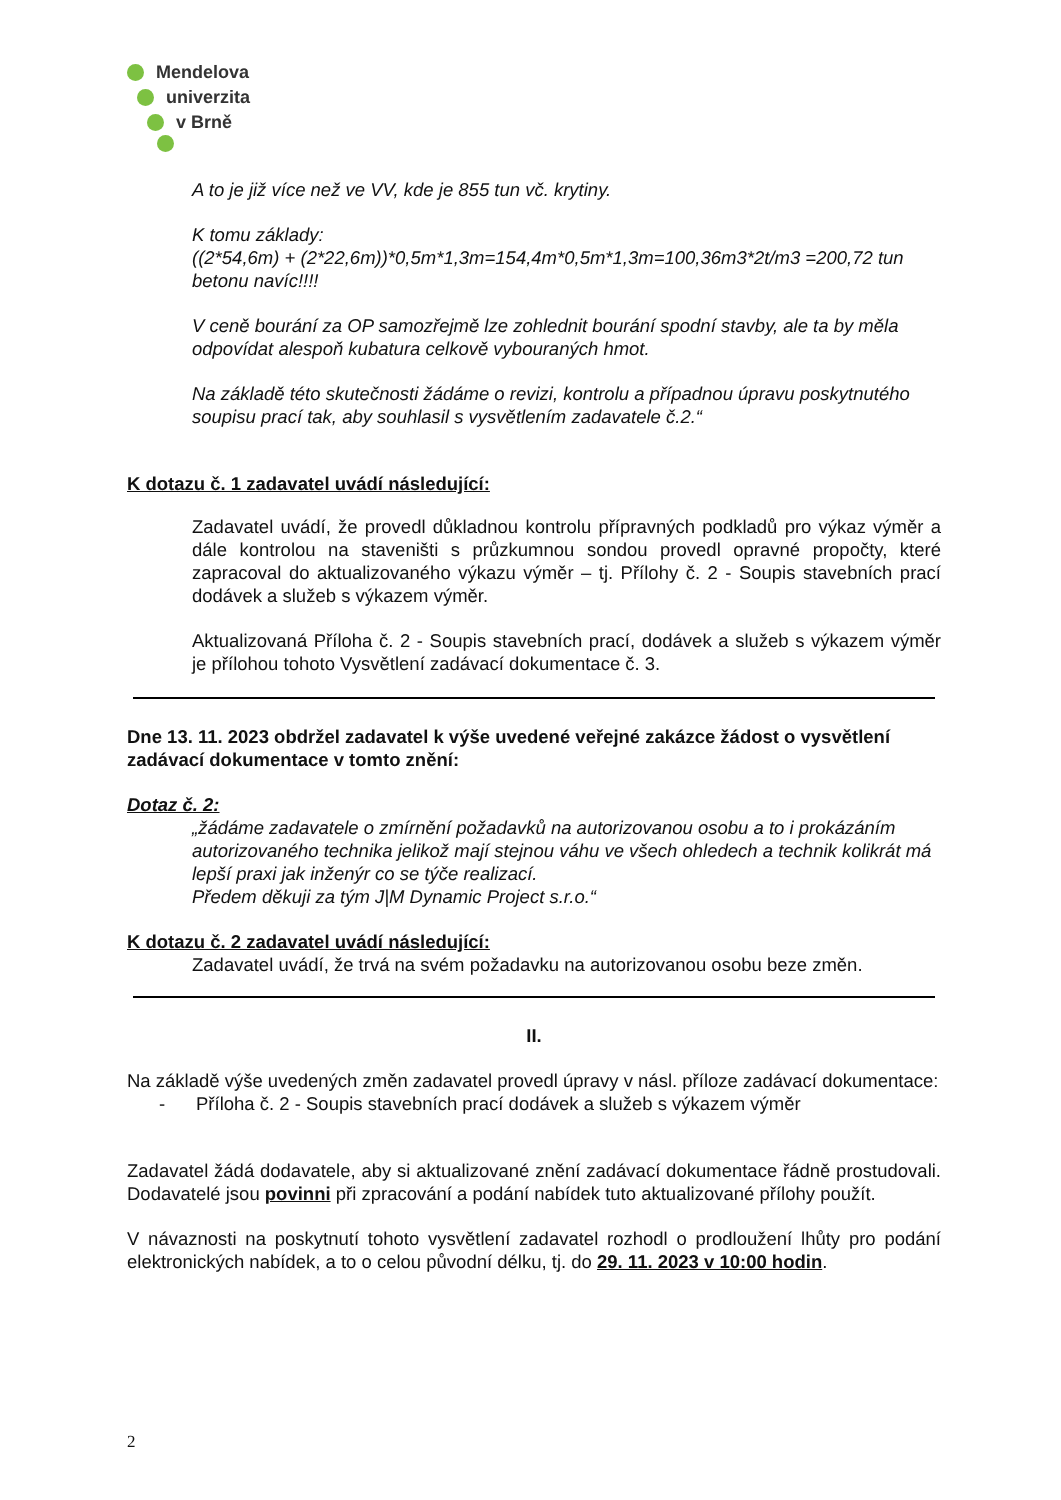Mendelova
univerzita
v Brně
A to je již více než ve VV, kde je 855 tun vč. krytiny.
K tomu základy:
((2*54,6m) + (2*22,6m))*0,5m*1,3m=154,4m*0,5m*1,3m=100,36m3*2t/m3 =200,72 tun betonu navíc!!!!
V ceně bourání za OP samozřejmě lze zohlednit bourání spodní stavby, ale ta by měla odpovídat alespoň kubatura celkově vybouraných hmot.
Na základě této skutečnosti žádáme o revizi, kontrolu a případnou úpravu poskytnutého soupisu prací tak, aby souhlasil s vysvětlením zadavatele č.2.“
K dotazu č. 1 zadavatel uvádí následující:
Zadavatel uvádí, že provedl důkladnou kontrolu přípravných podkladů pro výkaz výměr a dále kontrolou na staveništi s průzkumnou sondou provedl opravné propočty, které zapracoval do aktualizovaného výkazu výměr – tj. Přílohy č. 2 - Soupis stavebních prací dodávek a služeb s výkazem výměr.
Aktualizovaná Příloha č. 2 - Soupis stavebních prací, dodávek a služeb s výkazem výměr je přílohou tohoto Vysvětlení zadávací dokumentace č. 3.
Dne 13. 11. 2023 obdržel zadavatel k výše uvedené veřejné zakázce žádost o vysvětlení zadávací dokumentace v tomto znění:
Dotaz č. 2:
„žádáme zadavatele o zmírnění požadavků na autorizovanou osobu a to i prokázáním autorizovaného technika jelikož mají stejnou váhu ve všech ohledech a technik kolikrát má lepší praxi jak inženýr co se týče realizací.
Předem děkuji za tým J|M Dynamic Project s.r.o.“
K dotazu č. 2 zadavatel uvádí následující:
Zadavatel uvádí, že trvá na svém požadavku na autorizovanou osobu beze změn.
II.
Na základě výše uvedených změn zadavatel provedl úpravy v násl. příloze zadávací dokumentace:
- Příloha č. 2 - Soupis stavebních prací dodávek a služeb s výkazem výměr
Zadavatel žádá dodavatele, aby si aktualizované znění zadávací dokumentace řádně prostudovali. Dodavatelé jsou povinni při zpracování a podání nabídek tuto aktualizované přílohy použít.
V návaznosti na poskytnutí tohoto vysvětlení zadavatel rozhodl o prodloužení lhůty pro podání elektronických nabídek, a to o celou původní délku, tj. do 29. 11. 2023 v 10:00 hodin.
2